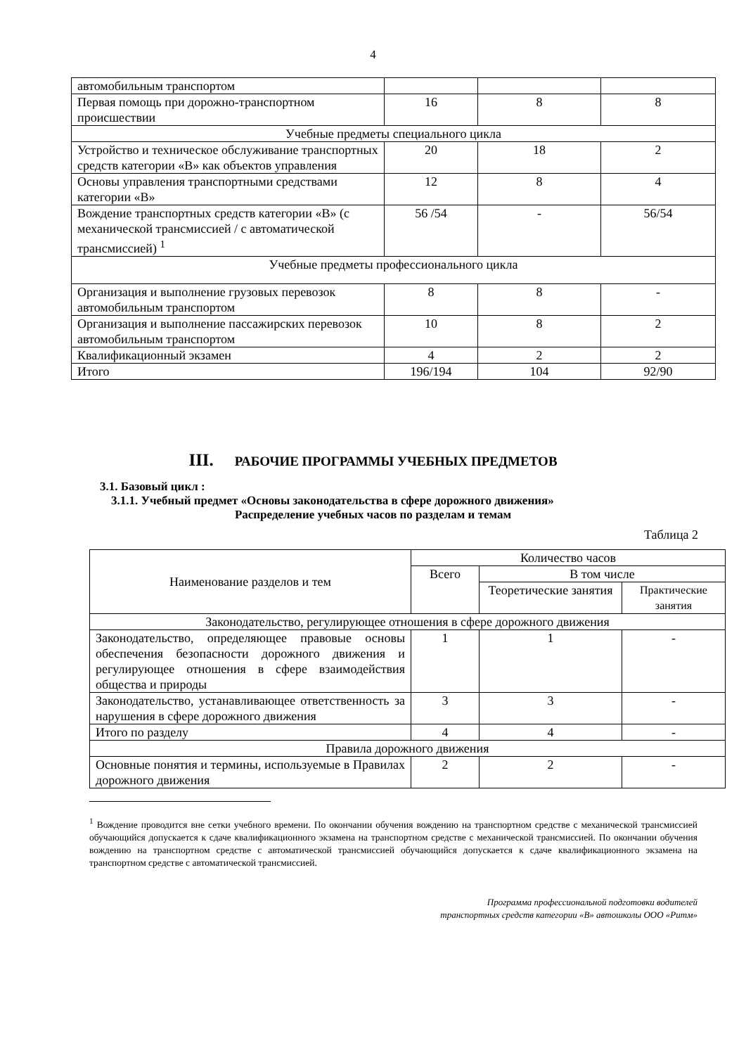4
| автомобильным транспортом | | | |
| Первая помощь при дорожно-транспортном происшествии | 16 | 8 | 8 |
| Учебные предметы специального цикла | | | |
| Устройство и техническое обслуживание транспортных средств категории «В» как объектов управления | 20 | 18 | 2 |
| Основы управления транспортными средствами категории «В» | 12 | 8 | 4 |
| Вождение транспортных средств категории «В» (с механической трансмиссией / с автоматической трансмиссией) <sup>1</sup> | 56 /54 | - | 56/54 |
| Учебные предметы профессионального цикла | | | |
| Организация и выполнение грузовых перевозок автомобильным транспортом | 8 | 8 | - |
| Организация и выполнение пассажирских перевозок автомобильным транспортом | 10 | 8 | 2 |
| Квалификационный экзамен | 4 | 2 | 2 |
| Итого | 196/194 | 104 | 92/90 |
III. РАБОЧИЕ ПРОГРАММЫ УЧЕБНЫХ ПРЕДМЕТОВ
3.1. Базовый цикл :
3.1.1. Учебный предмет «Основы законодательства в сфере дорожного движения»
Распределение учебных часов по разделам и темам
Таблица 2
| Наименование разделов и тем | Количество часов | | |
| | Всего | В том числе | |
| | | Теоретические занятия | Практические занятия |
| Законодательство, регулирующее отношения в сфере дорожного движения | | | |
| Законодательство, определяющее правовые основы обеспечения безопасности дорожного движения и регулирующее отношения в сфере взаимодействия общества и природы | 1 | 1 | - |
| Законодательство, устанавливающее ответственность за нарушения в сфере дорожного движения | 3 | 3 | - |
| Итого по разделу | 4 | 4 | - |
| Правила дорожного движения | | | |
| Основные понятия и термины, используемые в Правилах дорожного движения | 2 | 2 | - |
<sup>1</sup> Вождение проводится вне сетки учебного времени. По окончании обучения вождению на транспортном средстве с механической трансмиссией обучающийся допускается к сдаче квалификационного экзамена на транспортном средстве с механической трансмиссией. По окончании обучения вождению на транспортном средстве с автоматической трансмиссией обучающийся допускается к сдаче квалификационного экзамена на транспортном средстве с автоматической трансмиссией.
Программа профессиональной подготовки водителей
транспортных средств категории «В» автошколы ООО «Ритм»